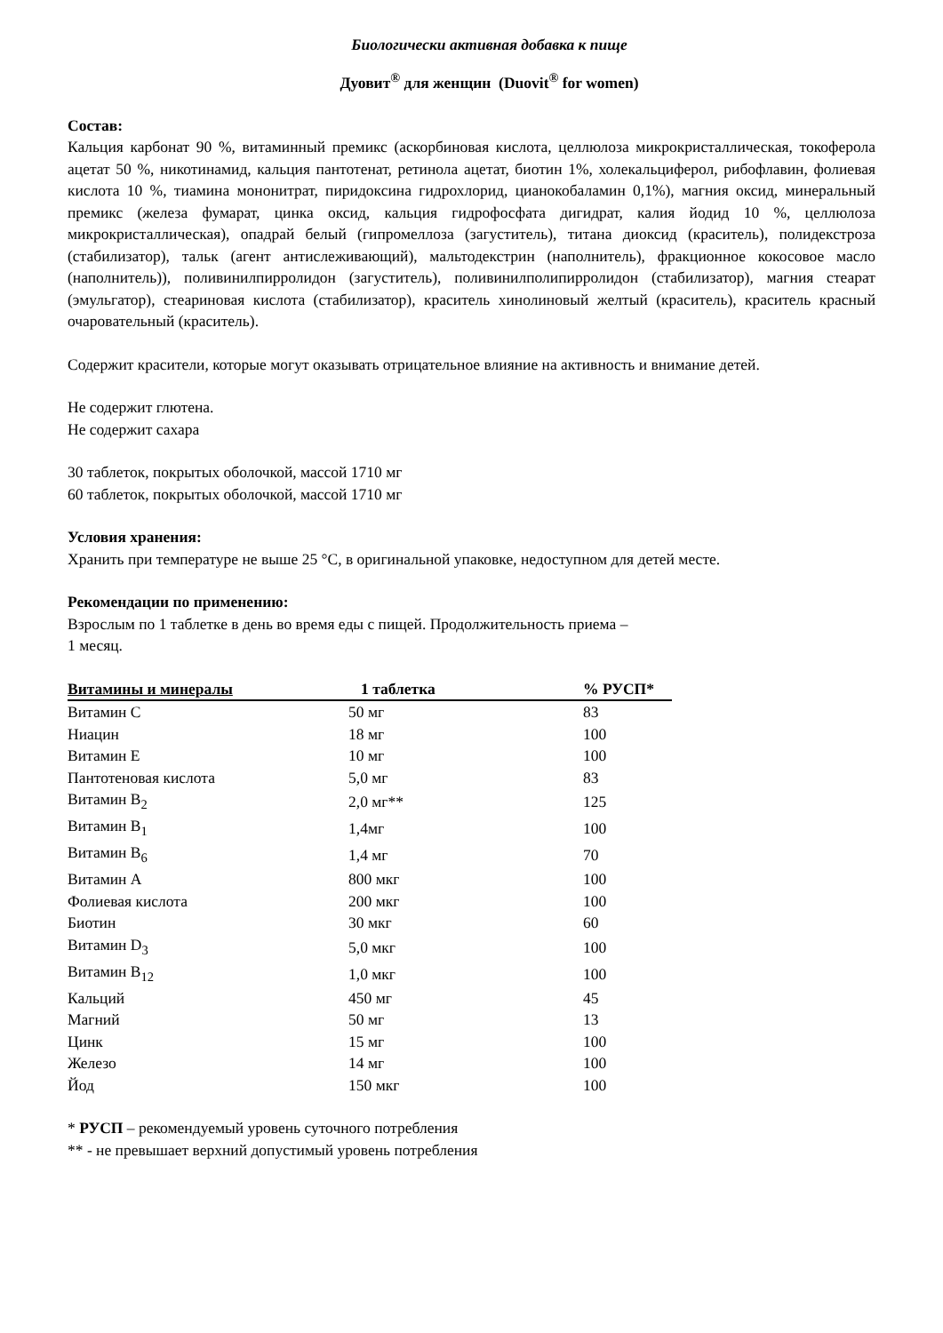Биологически активная добавка к пище
Дуовит<sup>®</sup> для женщин (Duovit<sup>®</sup> for women)
Состав:
Кальция карбонат 90 %, витаминный премикс (аскорбиновая кислота, целлюлоза микрокристаллическая, токоферола ацетат 50 %, никотинамид, кальция пантотенат, ретинола ацетат, биотин 1%, холекальциферол, рибофлавин, фолиевая кислота 10 %, тиамина мононитрат, пиридоксина гидрохлорид, цианокобаламин 0,1%), магния оксид, минеральный премикс (железа фумарат, цинка оксид, кальция гидрофосфата дигидрат, калия йодид 10 %, целлюлоза микрокристаллическая), опадрай белый (гипромеллоза (загуститель), титана диоксид (краситель), полидекстроза (стабилизатор), тальк (агент антислеживающий), мальтодекстрин (наполнитель), фракционное кокосовое масло (наполнитель)), поливинилпирролидон (загуститель), поливинилполипирролидон (стабилизатор), магния стеарат (эмульгатор), стеариновая кислота (стабилизатор), краситель хинолиновый желтый (краситель), краситель красный очаровательный (краситель).
Содержит красители, которые могут оказывать отрицательное влияние на активность и внимание детей.
Не содержит глютена.
Не содержит сахара
30 таблеток, покрытых оболочкой, массой 1710 мг
60 таблеток, покрытых оболочкой, массой 1710 мг
Условия хранения:
Хранить при температуре не выше 25 °С, в оригинальной упаковке, недоступном для детей месте.
Рекомендации по применению:
Взрослым по 1 таблетке в день во время еды с пищей. Продолжительность приема –
1 месяц.
| Витамины и минералы | 1 таблетка | % РУСП* |
| --- | --- | --- |
| Витамин С | 50 мг | 83 |
| Ниацин | 18 мг | 100 |
| Витамин Е | 10 мг | 100 |
| Пантотеновая кислота | 5,0 мг | 83 |
| Витамин В<sub>2</sub> | 2,0 мг** | 125 |
| Витамин В<sub>1</sub> | 1,4мг | 100 |
| Витамин В<sub>6</sub> | 1,4 мг | 70 |
| Витамин А | 800 мкг | 100 |
| Фолиевая кислота | 200 мкг | 100 |
| Биотин | 30 мкг | 60 |
| Витамин D<sub>3</sub> | 5,0 мкг | 100 |
| Витамин В<sub>12</sub> | 1,0 мкг | 100 |
| Кальций | 450 мг | 45 |
| Магний | 50 мг | 13 |
| Цинк | 15 мг | 100 |
| Железо | 14 мг | 100 |
| Йод | 150 мкг | 100 |
* РУСП – рекомендуемый уровень суточного потребления
** - не превышает верхний допустимый уровень потребления